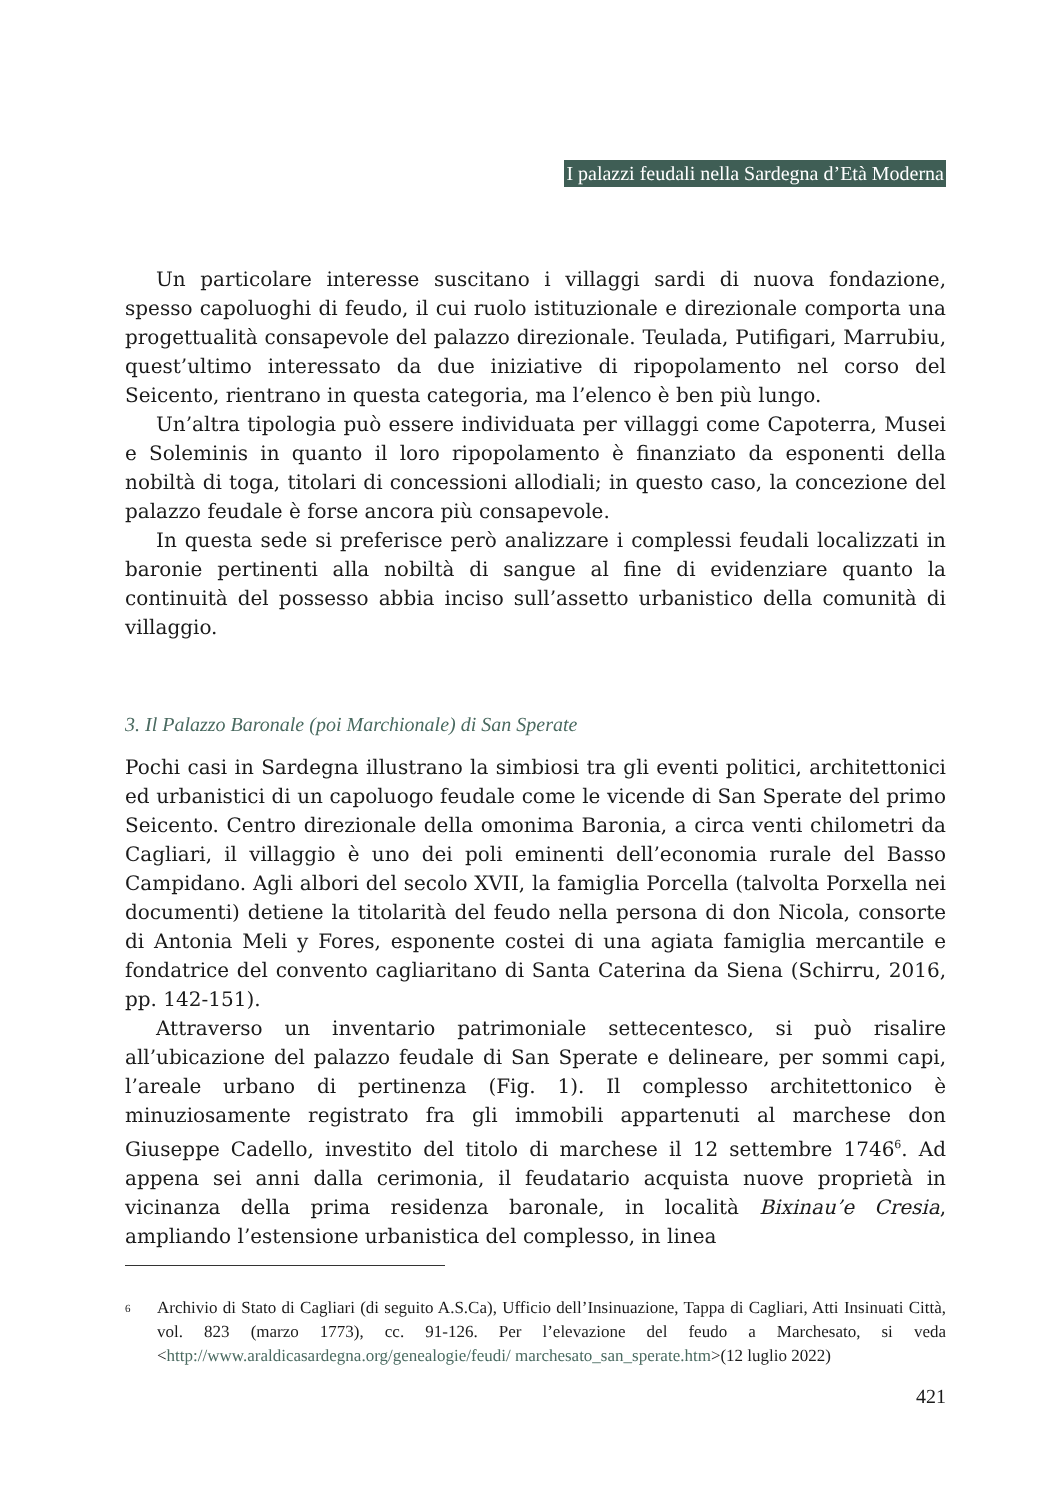I palazzi feudali nella Sardegna d’Età Moderna
Un particolare interesse suscitano i villaggi sardi di nuova fondazione, spesso capoluoghi di feudo, il cui ruolo istituzionale e direzionale comporta una progettualità consapevole del palazzo direzionale. Teulada, Putifigari, Marrubiu, quest’ultimo interessato da due iniziative di ripopolamento nel corso del Seicento, rientrano in questa categoria, ma l’elenco è ben più lungo.
Un’altra tipologia può essere individuata per villaggi come Capoterra, Musei e Soleminis in quanto il loro ripopolamento è finanziato da esponenti della nobiltà di toga, titolari di concessioni allodiali; in questo caso, la concezione del palazzo feudale è forse ancora più consapevole.
In questa sede si preferisce però analizzare i complessi feudali localizzati in baronie pertinenti alla nobiltà di sangue al fine di evidenziare quanto la continuità del possesso abbia inciso sull’assetto urbanistico della comunità di villaggio.
3. Il Palazzo Baronale (poi Marchionale) di San Sperate
Pochi casi in Sardegna illustrano la simbiosi tra gli eventi politici, architettonici ed urbanistici di un capoluogo feudale come le vicende di San Sperate del primo Seicento. Centro direzionale della omonima Baronia, a circa venti chilometri da Cagliari, il villaggio è uno dei poli eminenti dell’economia rurale del Basso Campidano. Agli albori del secolo XVII, la famiglia Porcella (talvolta Porxella nei documenti) detiene la titolarità del feudo nella persona di don Nicola, consorte di Antonia Meli y Fores, esponente costei di una agiata famiglia mercantile e fondatrice del convento cagliaritano di Santa Caterina da Siena (Schirru, 2016, pp. 142-151).
Attraverso un inventario patrimoniale settecentesco, si può risalire all’ubicazione del palazzo feudale di San Sperate e delineare, per sommi capi, l’areale urbano di pertinenza (Fig. 1). Il complesso architettonico è minuziosamente registrato fra gli immobili appartenuti al marchese don Giuseppe Cadello, investito del titolo di marchese il 12 settembre 1746<sup>6</sup>. Ad appena sei anni dalla cerimonia, il feudatario acquista nuove proprietà in vicinanza della prima residenza baronale, in località Bixinau’e Cresia, ampliando l’estensione urbanistica del complesso, in linea
<sup>6</sup>
Archivio di Stato di Cagliari (di seguito A.S.Ca), Ufficio dell’Insinuazione, Tappa di Cagliari, Atti Insinuati Città, vol. 823 (marzo 1773), cc. 91-126. Per l’elevazione del feudo a Marchesato, si veda <http://www.araldicasardegna.org/genealogie/feudi/ marchesato_san_sperate.htm>(12 luglio 2022)
421